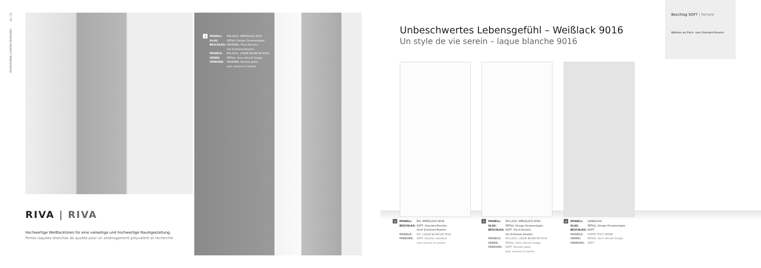PROFILTÜREN | PORTES PROFILÉES 10 | 11
1
MODELL:
RI9-A311, WEISSLACK 9016
GLAS:
PETALI, Design-Ornamentglas
BESCHLAG:
RAVENNA, Flach-Rosette,
mit Schlüssel-Rosette
MODÈLE:
RI9-A311, LAQUE BLANCHE 9016
VERRE:
PETALI, Verre décoré design
FERRURE:
RAVENNA, Rosette plate,
avec serrure et rosette
RIVA | RIVA
Hochwertige Weißlacktüren für eine vielseitige und hochwertige Raumgestaltung.
Portes laquées blanches de qualité pour un aménagement polyvalent et recherché.
Unbeschwertes Lebensgefühl – Weißlack 9016
Un style de vie serein – laque blanche 9016
2
MODELL:
RI5, WEISSLACK 9016
BESCHLAG:
SOFT, Standard-Rosette,
ohne Schlüssel-Rosette
MODÈLE:
RI5, LAQUE BLANCHE 9016
FERRURE:
SOFT, Rosette standard,
sans serrure et rosette
3
MODELL:
RI5-LA10, WEISSLACK 9016
GLAS:
PETALI, Design-Ornamentglas
BESCHLAG:
SOFT, Flach-Rosette,
mit Schlüssel-Rosette
MODÈLE:
RI5-LA10, LAQUE BLANCHE 9016
VERRE:
PETALI, Verre décoré design
FERRURE:
SOFT, Rosette plate,
avec serrure et rosette
4
MODELL:
GANZGLAS
GLAS:
PETALI, Design-Ornamentglas
BESCHLAG:
SOFT
MODÈLE:
PORTE TOUT VERRE
VERRE:
PETALI, Verre décoré design
FERRURE:
SOFT
Beschlag SOFT | Ferrure
Wählbar als Flach- oder Standard-Rosette